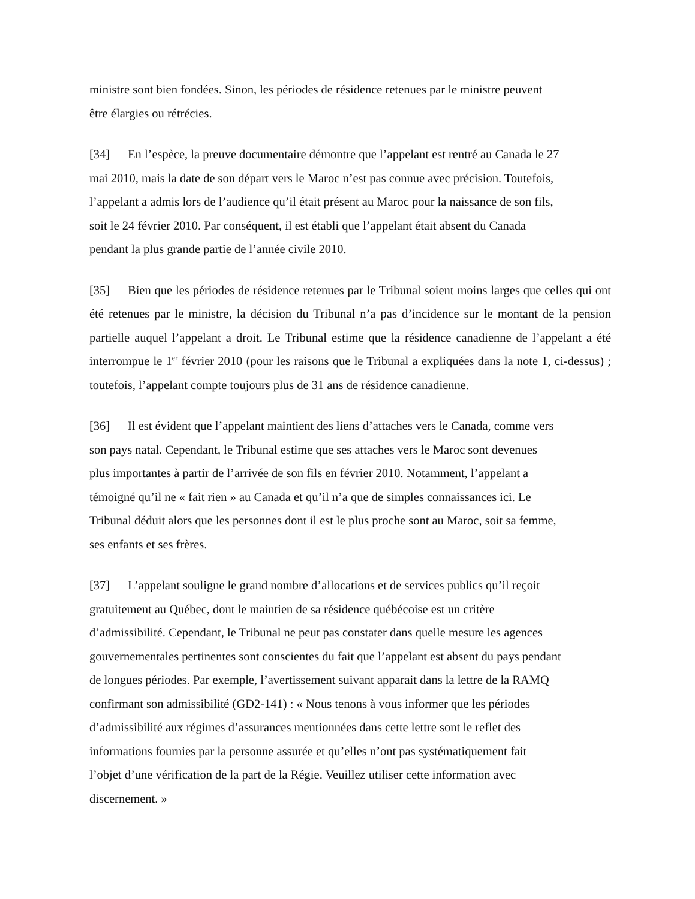ministre sont bien fondées. Sinon, les périodes de résidence retenues par le ministre peuvent
être élargies ou rétrécies.
[34] En l’espèce, la preuve documentaire démontre que l’appelant est rentré au Canada le 27
mai 2010, mais la date de son départ vers le Maroc n’est pas connue avec précision. Toutefois,
l’appelant a admis lors de l’audience qu’il était présent au Maroc pour la naissance de son fils,
soit le 24 février 2010. Par conséquent, il est établi que l’appelant était absent du Canada
pendant la plus grande partie de l’année civile 2010.
[35] Bien que les périodes de résidence retenues par le Tribunal soient moins larges que celles qui ont été retenues par le ministre, la décision du Tribunal n’a pas d’incidence sur le montant de la pension partielle auquel l’appelant a droit. Le Tribunal estime que la résidence canadienne de l’appelant a été interrompue le 1<sup>er</sup> février 2010 (pour les raisons que le Tribunal a expliquées dans la note 1, ci-dessus) ; toutefois, l’appelant compte toujours plus de 31 ans de résidence canadienne.
[36] Il est évident que l’appelant maintient des liens d’attaches vers le Canada, comme vers
son pays natal. Cependant, le Tribunal estime que ses attaches vers le Maroc sont devenues
plus importantes à partir de l’arrivée de son fils en février 2010. Notamment, l’appelant a
témoigné qu’il ne « fait rien » au Canada et qu’il n’a que de simples connaissances ici. Le
Tribunal déduit alors que les personnes dont il est le plus proche sont au Maroc, soit sa femme,
ses enfants et ses frères.
[37] L’appelant souligne le grand nombre d’allocations et de services publics qu’il reçoit
gratuitement au Québec, dont le maintien de sa résidence québécoise est un critère
d’admissibilité. Cependant, le Tribunal ne peut pas constater dans quelle mesure les agences
gouvernementales pertinentes sont conscientes du fait que l’appelant est absent du pays pendant
de longues périodes. Par exemple, l’avertissement suivant apparait dans la lettre de la RAMQ
confirmant son admissibilité (GD2-141) : « Nous tenons à vous informer que les périodes
d’admissibilité aux régimes d’assurances mentionnées dans cette lettre sont le reflet des
informations fournies par la personne assurée et qu’elles n’ont pas systématiquement fait
l’objet d’une vérification de la part de la Régie. Veuillez utiliser cette information avec
discernement. »